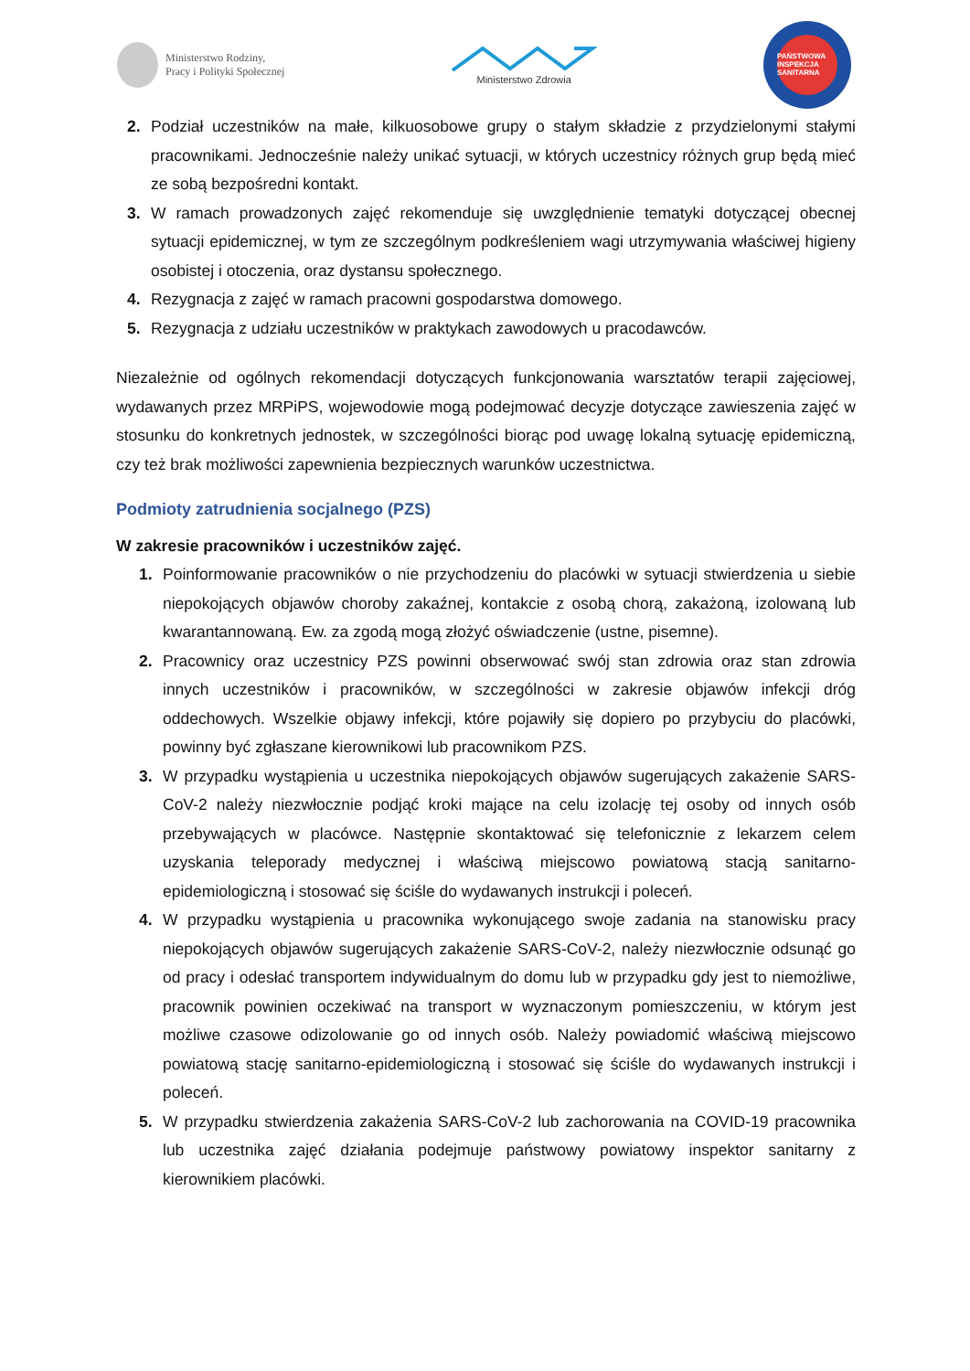Ministerstwo Rodziny,
Pracy i Polityki Społecznej
Ministerstwo Zdrowia
PAŃSTWOWA INSPEKCJA SANITARNA
2. Podział uczestników na małe, kilkuosobowe grupy o stałym składzie z przydzielonymi stałymi pracownikami. Jednocześnie należy unikać sytuacji, w których uczestnicy różnych grup będą mieć ze sobą bezpośredni kontakt.
3. W ramach prowadzonych zajęć rekomenduje się uwzględnienie tematyki dotyczącej obecnej sytuacji epidemicznej, w tym ze szczególnym podkreśleniem wagi utrzymywania właściwej higieny osobistej i otoczenia, oraz dystansu społecznego.
4. Rezygnacja z zajęć w ramach pracowni gospodarstwa domowego.
5. Rezygnacja z udziału uczestników w praktykach zawodowych u pracodawców.
Niezależnie od ogólnych rekomendacji dotyczących funkcjonowania warsztatów terapii zajęciowej, wydawanych przez MRPiPS, wojewodowie mogą podejmować decyzje dotyczące zawieszenia zajęć w stosunku do konkretnych jednostek, w szczególności biorąc pod uwagę lokalną sytuację epidemiczną, czy też brak możliwości zapewnienia bezpiecznych warunków uczestnictwa.
Podmioty zatrudnienia socjalnego (PZS)
W zakresie pracowników i uczestników zajęć.
1. Poinformowanie pracowników o nie przychodzeniu do placówki w sytuacji stwierdzenia u siebie niepokojących objawów choroby zakaźnej, kontakcie z osobą chorą, zakażoną, izolowaną lub kwarantannowaną. Ew. za zgodą mogą złożyć oświadczenie (ustne, pisemne).
2. Pracownicy oraz uczestnicy PZS powinni obserwować swój stan zdrowia oraz stan zdrowia innych uczestników i pracowników, w szczególności w zakresie objawów infekcji dróg oddechowych. Wszelkie objawy infekcji, które pojawiły się dopiero po przybyciu do placówki, powinny być zgłaszane kierownikowi lub pracownikom PZS.
3. W przypadku wystąpienia u uczestnika niepokojących objawów sugerujących zakażenie SARS-CoV-2 należy niezwłocznie podjąć kroki mające na celu izolację tej osoby od innych osób przebywających w placówce. Następnie skontaktować się telefonicznie z lekarzem celem uzyskania teleporady medycznej i właściwą miejscowo powiatową stacją sanitarno-epidemiologiczną i stosować się ściśle do wydawanych instrukcji i poleceń.
4. W przypadku wystąpienia u pracownika wykonującego swoje zadania na stanowisku pracy niepokojących objawów sugerujących zakażenie SARS-CoV-2, należy niezwłocznie odsunąć go od pracy i odesłać transportem indywidualnym do domu lub w przypadku gdy jest to niemożliwe, pracownik powinien oczekiwać na transport w wyznaczonym pomieszczeniu, w którym jest możliwe czasowe odizolowanie go od innych osób. Należy powiadomić właściwą miejscowo powiatową stację sanitarno-epidemiologiczną i stosować się ściśle do wydawanych instrukcji i poleceń.
5. W przypadku stwierdzenia zakażenia SARS-CoV-2 lub zachorowania na COVID-19 pracownika lub uczestnika zajęć działania podejmuje państwowy powiatowy inspektor sanitarny z kierownikiem placówki.